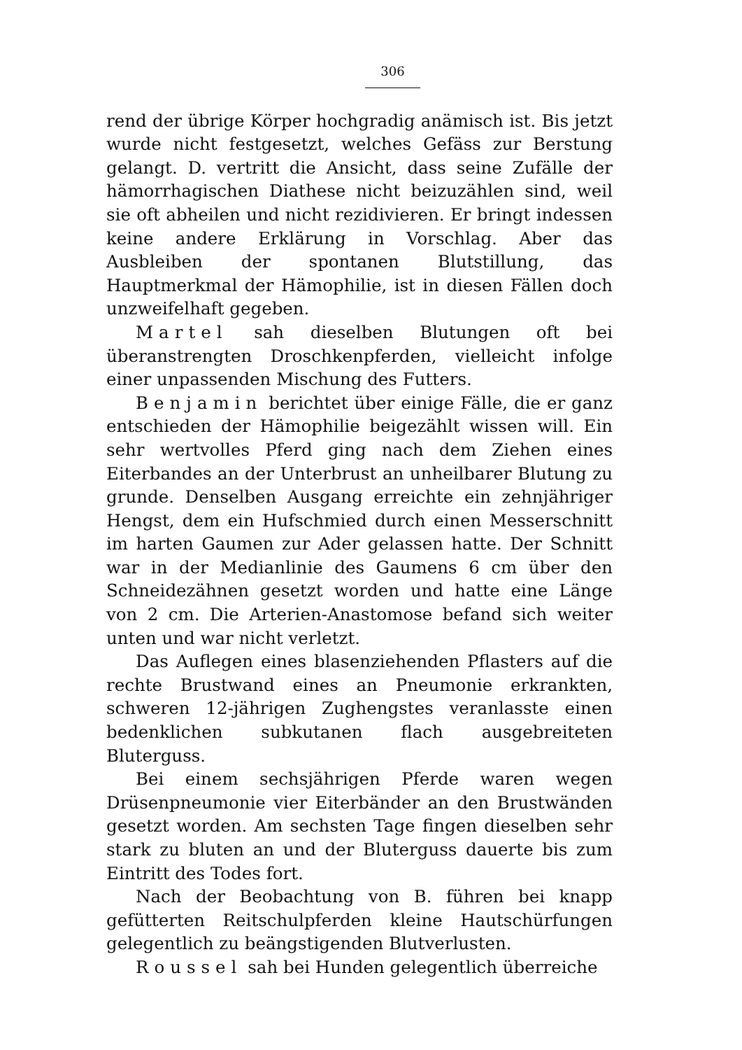306
rend der übrige Körper hochgradig anämisch ist. Bis jetzt wurde nicht festgesetzt, welches Gefäss zur Berstung gelangt. D. vertritt die Ansicht, dass seine Zufälle der hämorrhagischen Diathese nicht beizuzählen sind, weil sie oft abheilen und nicht rezidivieren. Er bringt indessen keine andere Erklärung in Vorschlag. Aber das Ausbleiben der spontanen Blutstillung, das Hauptmerkmal der Hämophilie, ist in diesen Fällen doch unzweifelhaft gegeben.
Martel sah dieselben Blutungen oft bei überanstrengten Droschkenpferden, vielleicht infolge einer unpassenden Mischung des Futters.
Benjamin berichtet über einige Fälle, die er ganz entschieden der Hämophilie beigezählt wissen will. Ein sehr wertvolles Pferd ging nach dem Ziehen eines Eiterbandes an der Unterbrust an unheilbarer Blutung zu grunde. Denselben Ausgang erreichte ein zehnjähriger Hengst, dem ein Hufschmied durch einen Messerschnitt im harten Gaumen zur Ader gelassen hatte. Der Schnitt war in der Medianlinie des Gaumens 6 cm über den Schneidezähnen gesetzt worden und hatte eine Länge von 2 cm. Die Arterien-Anastomose befand sich weiter unten und war nicht verletzt.
Das Auflegen eines blasenziehenden Pflasters auf die rechte Brustwand eines an Pneumonie erkrankten, schweren 12-jährigen Zughengstes veranlasste einen bedenklichen subkutanen flach ausgebreiteten Bluterguss.
Bei einem sechsjährigen Pferde waren wegen Drüsenpneumonie vier Eiterbänder an den Brustwänden gesetzt worden. Am sechsten Tage fingen dieselben sehr stark zu bluten an und der Bluterguss dauerte bis zum Eintritt des Todes fort.
Nach der Beobachtung von B. führen bei knapp gefütterten Reitschulpferden kleine Hautschürfungen gelegentlich zu beängstigenden Blutverlusten.
Roussel sah bei Hunden gelegentlich überreiche